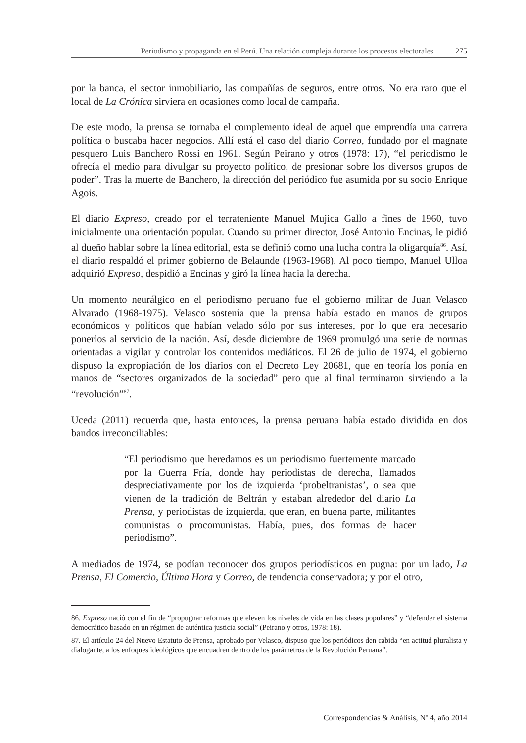Periodismo y propaganda en el Perú. Una relación compleja durante los procesos electorales 275
por la banca, el sector inmobiliario, las compañías de seguros, entre otros. No era raro que el local de La Crónica sirviera en ocasiones como local de campaña.
De este modo, la prensa se tornaba el complemento ideal de aquel que emprendía una carrera política o buscaba hacer negocios. Allí está el caso del diario Correo, fundado por el magnate pesquero Luis Banchero Rossi en 1961. Según Peirano y otros (1978: 17), “el periodismo le ofrecía el medio para divulgar su proyecto político, de presionar sobre los diversos grupos de poder”. Tras la muerte de Banchero, la dirección del periódico fue asumida por su socio Enrique Agois.
El diario Expreso, creado por el terrateniente Manuel Mujica Gallo a fines de 1960, tuvo inicialmente una orientación popular. Cuando su primer director, José Antonio Encinas, le pidió al dueño hablar sobre la línea editorial, esta se definió como una lucha contra la oligarquía<sup>86</sup>. Así, el diario respaldó el primer gobierno de Belaunde (1963-1968). Al poco tiempo, Manuel Ulloa adquirió Expreso, despidió a Encinas y giró la línea hacia la derecha.
Un momento neurálgico en el periodismo peruano fue el gobierno militar de Juan Velasco Alvarado (1968-1975). Velasco sostenía que la prensa había estado en manos de grupos económicos y políticos que habían velado sólo por sus intereses, por lo que era necesario ponerlos al servicio de la nación. Así, desde diciembre de 1969 promulgó una serie de normas orientadas a vigilar y controlar los contenidos mediáticos. El 26 de julio de 1974, el gobierno dispuso la expropiación de los diarios con el Decreto Ley 20681, que en teoría los ponía en manos de “sectores organizados de la sociedad” pero que al final terminaron sirviendo a la “revolución”<sup>87</sup>.
Uceda (2011) recuerda que, hasta entonces, la prensa peruana había estado dividida en dos bandos irreconciliables:
“El periodismo que heredamos es un periodismo fuertemente marcado por la Guerra Fría, donde hay periodistas de derecha, llamados despreciativamente por los de izquierda ‘probeltranistas’, o sea que vienen de la tradición de Beltrán y estaban alrededor del diario La Prensa, y periodistas de izquierda, que eran, en buena parte, militantes comunistas o procomunistas. Había, pues, dos formas de hacer periodismo”.
A mediados de 1974, se podían reconocer dos grupos periodísticos en pugna: por un lado, La Prensa, El Comercio, Última Hora y Correo, de tendencia conservadora; y por el otro,
86. Expreso nació con el fin de “propugnar reformas que eleven los niveles de vida en las clases populares” y “defender el sistema democrático basado en un régimen de auténtica justicia social” (Peirano y otros, 1978: 18).
87. El artículo 24 del Nuevo Estatuto de Prensa, aprobado por Velasco, dispuso que los periódicos den cabida “en actitud pluralista y dialogante, a los enfoques ideológicos que encuadren dentro de los parámetros de la Revolución Peruana”.
Correspondencias & Análisis, Nº 4, año 2014